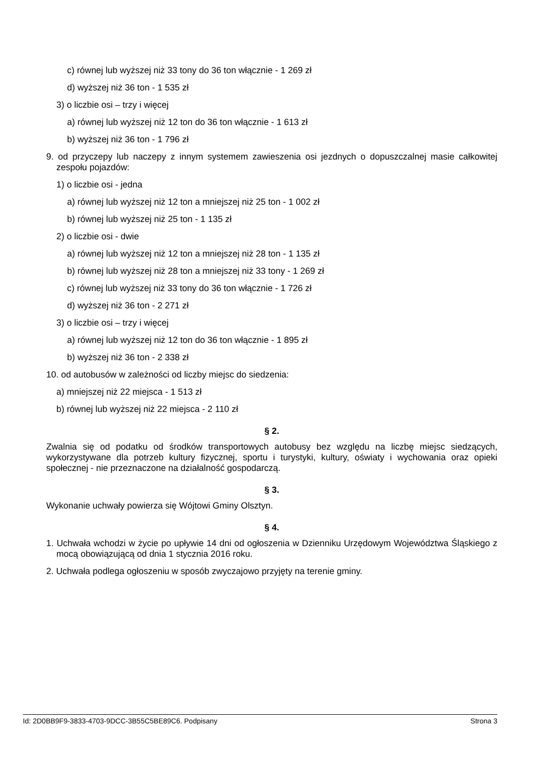c) równej lub wyższej niż 33 tony do 36 ton włącznie - 1 269 zł
d) wyższej niż 36 ton - 1 535 zł
3) o liczbie osi – trzy i więcej
a) równej lub wyższej niż 12 ton do 36 ton włącznie - 1 613 zł
b) wyższej niż 36 ton - 1 796 zł
9. od przyczepy lub naczepy z innym systemem zawieszenia osi jezdnych o dopuszczalnej masie całkowitej zespołu pojazdów:
1) o liczbie osi - jedna
a) równej lub wyższej niż 12 ton a mniejszej niż 25 ton - 1 002 zł
b) równej lub wyższej niż 25 ton - 1 135 zł
2) o liczbie osi - dwie
a) równej lub wyższej niż 12 ton a mniejszej niż 28 ton - 1 135 zł
b) równej lub wyższej niż 28 ton a mniejszej niż 33 tony - 1 269 zł
c) równej lub wyższej niż 33 tony do 36 ton włącznie - 1 726 zł
d) wyższej niż 36 ton - 2 271 zł
3) o liczbie osi – trzy i więcej
a) równej lub wyższej niż 12 ton do 36 ton włącznie - 1 895 zł
b) wyższej niż 36 ton - 2 338 zł
10. od autobusów w zależności od liczby miejsc do siedzenia:
a) mniejszej niż 22 miejsca - 1 513 zł
b) równej lub wyższej niż 22 miejsca - 2 110 zł
§ 2.
Zwalnia się od podatku od środków transportowych autobusy bez względu na liczbę miejsc siedzących, wykorzystywane dla potrzeb kultury fizycznej, sportu i turystyki, kultury, oświaty i wychowania oraz opieki społecznej - nie przeznaczone na działalność gospodarczą.
§ 3.
Wykonanie uchwały powierza się Wójtowi Gminy Olsztyn.
§ 4.
1. Uchwała wchodzi w życie po upływie 14 dni od ogłoszenia w Dzienniku Urzędowym Województwa Śląskiego z mocą obowiązującą od dnia 1 stycznia 2016 roku.
2. Uchwała podlega ogłoszeniu w sposób zwyczajowo przyjęty na terenie gminy.
Id: 2D0BB9F9-3833-4703-9DCC-3B55C5BE89C6. Podpisany Strona 3